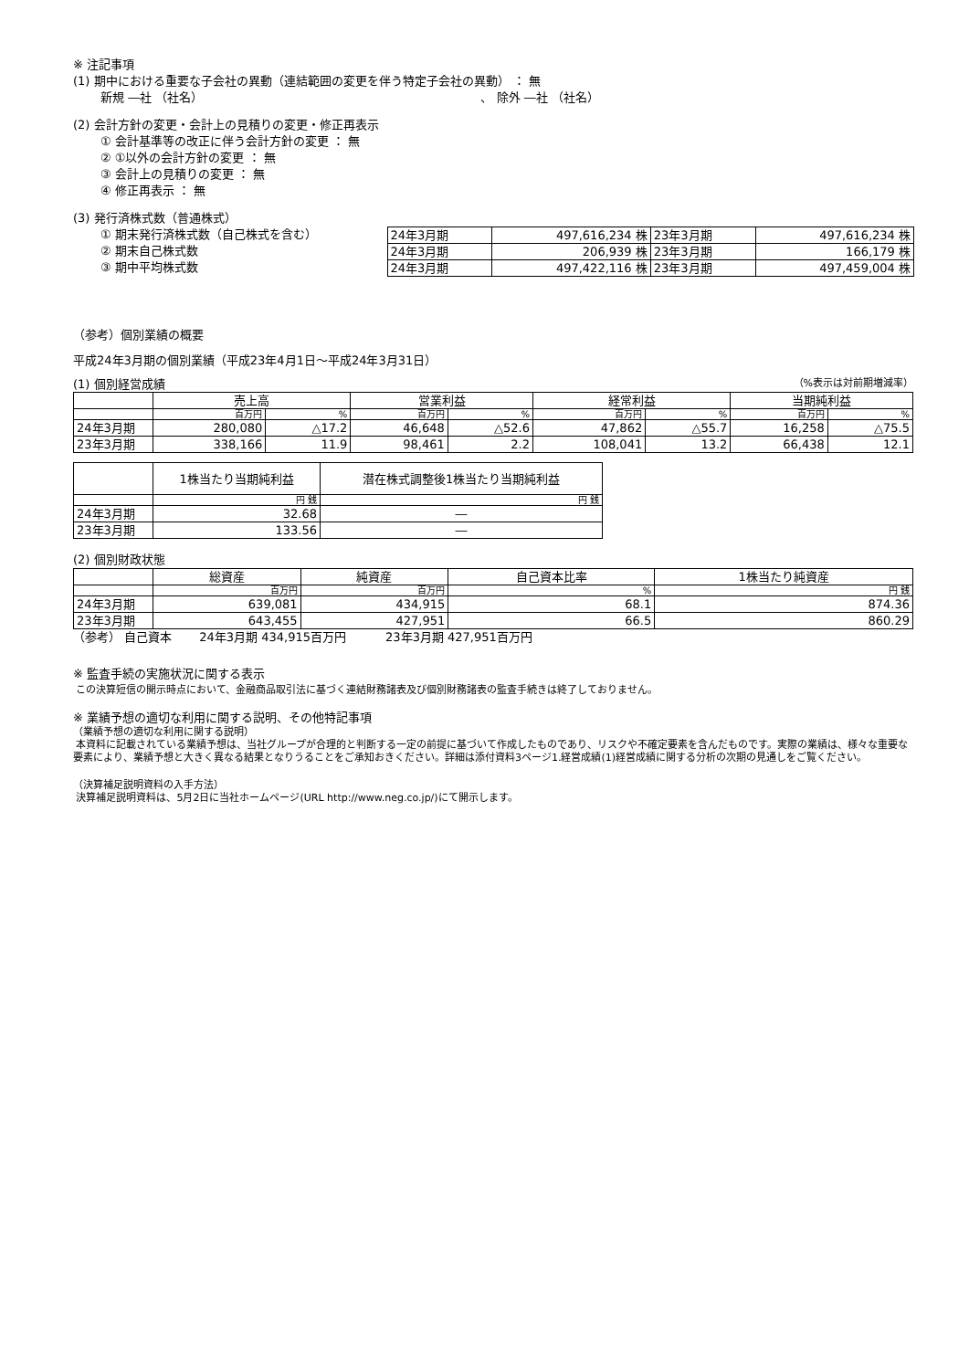※ 注記事項
(1) 期中における重要な子会社の異動（連結範囲の変更を伴う特定子会社の異動） ： 無
新規 ―社 （社名） 、 除外 ―社 （社名）
(2) 会計方針の変更・会計上の見積りの変更・修正再表示
① 会計基準等の改正に伴う会計方針の変更 ： 無
② ①以外の会計方針の変更 ： 無
③ 会計上の見積りの変更 ： 無
④ 修正再表示 ： 無
(3) 発行済株式数（普通株式）
① 期末発行済株式数（自己株式を含む）
② 期末自己株式数
③ 期中平均株式数
| 24年3月期 | 497,616,234 株 | 23年3月期 | 497,616,234 株 |
| 24年3月期 | 206,939 株 | 23年3月期 | 166,179 株 |
| 24年3月期 | 497,422,116 株 | 23年3月期 | 497,459,004 株 |
（参考）個別業績の概要
平成24年3月期の個別業績（平成23年4月1日～平成24年3月31日）
(1) 個別経営成績 （%表示は対前期増減率）
| | 売上高 | | 営業利益 | | 経常利益 | | 当期純利益 | |
| | 百万円 | % | 百万円 | % | 百万円 | % | 百万円 | % |
| 24年3月期 | 280,080 | △17.2 | 46,648 | △52.6 | 47,862 | △55.7 | 16,258 | △75.5 |
| 23年3月期 | 338,166 | 11.9 | 98,461 | 2.2 | 108,041 | 13.2 | 66,438 | 12.1 |
| | 1株当たり当期純利益 | 潜在株式調整後1株当たり当期純利益 |
| | 円 銭 | 円 銭 |
| 24年3月期 | 32.68 | ― |
| 23年3月期 | 133.56 | ― |
(2) 個別財政状態
| | 総資産 | 純資産 | 自己資本比率 | 1株当たり純資産 |
| | 百万円 | 百万円 | % | 円 銭 |
| 24年3月期 | 639,081 | 434,915 | 68.1 | 874.36 |
| 23年3月期 | 643,455 | 427,951 | 66.5 | 860.29 |
（参考） 自己資本　　 24年3月期 434,915百万円　　　 23年3月期 427,951百万円
※ 監査手続の実施状況に関する表示
この決算短信の開示時点において、金融商品取引法に基づく連結財務諸表及び個別財務諸表の監査手続きは終了しておりません。
※ 業績予想の適切な利用に関する説明、その他特記事項
（業績予想の適切な利用に関する説明）
本資料に記載されている業績予想は、当社グループが合理的と判断する一定の前提に基づいて作成したものであり、リスクや不確定要素を含んだものです。実際の業績は、様々な重要な要素により、業績予想と大きく異なる結果となりうることをご承知おきください。詳細は添付資料3ページ1.経営成績(1)経営成績に関する分析の次期の見通しをご覧ください。
（決算補足説明資料の入手方法）
決算補足説明資料は、5月2日に当社ホームページ(URL http://www.neg.co.jp/)にて開示します。